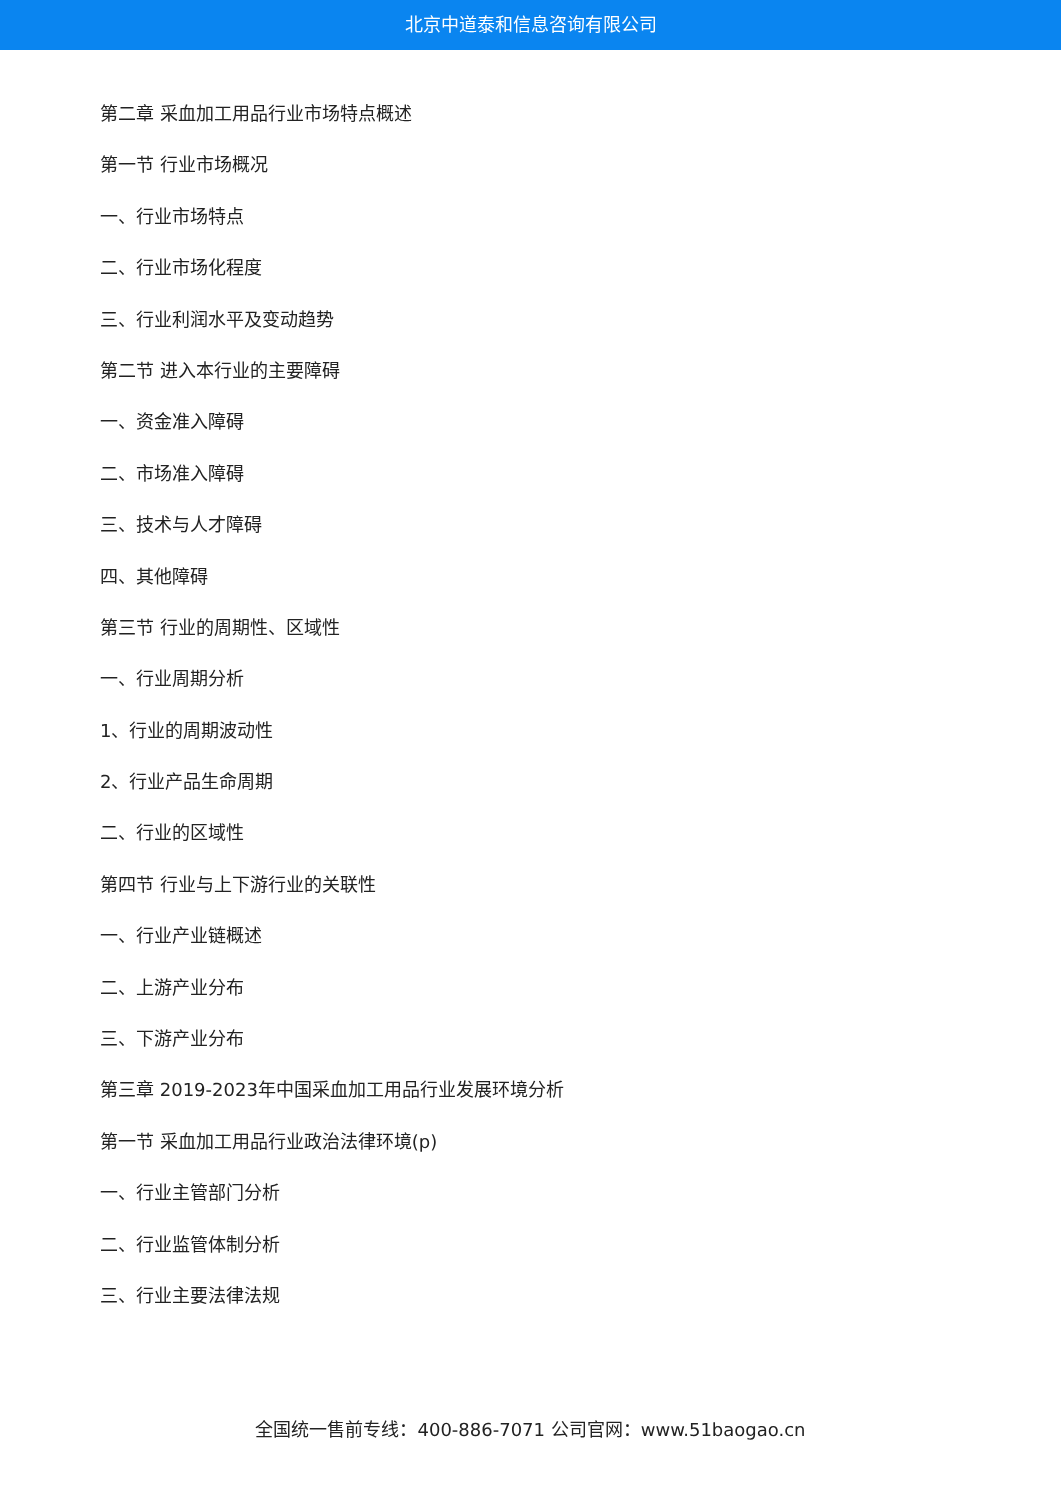北京中道泰和信息咨询有限公司
第二章 采血加工用品行业市场特点概述
第一节 行业市场概况
一、行业市场特点
二、行业市场化程度
三、行业利润水平及变动趋势
第二节 进入本行业的主要障碍
一、资金准入障碍
二、市场准入障碍
三、技术与人才障碍
四、其他障碍
第三节 行业的周期性、区域性
一、行业周期分析
1、行业的周期波动性
2、行业产品生命周期
二、行业的区域性
第四节 行业与上下游行业的关联性
一、行业产业链概述
二、上游产业分布
三、下游产业分布
第三章 2019-2023年中国采血加工用品行业发展环境分析
第一节 采血加工用品行业政治法律环境(p)
一、行业主管部门分析
二、行业监管体制分析
三、行业主要法律法规
全国统一售前专线：400-886-7071 公司官网：www.51baogao.cn